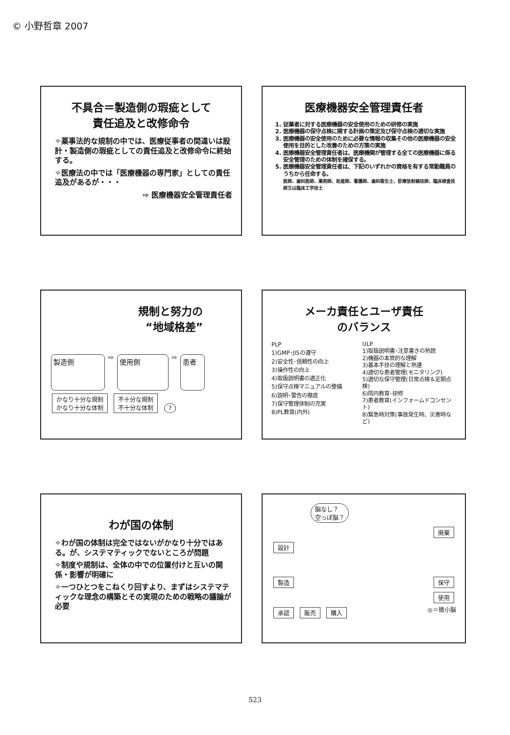© 小野哲章 2007
不具合＝製造側の瑕疵として
責任追及と改修命令
✧薬事法的な規制の中では、医療従事者の間違いは設計・製造側の瑕疵としての責任追及と改修命令に終始する。
✧医療法の中では「医療機器の専門家」としての責任追及があるが・・・
⇨ 医療機器安全管理責任者
医療機器安全管理責任者
1. 従業者に対する医療機器の安全使用のための研修の実施
2. 医療機器の保守点検に関する計画の策定及び保守点検の適切な実施
3. 医療機器の安全使用のために必要な情報の収集その他の医療機器の安全使用を目的とした改善のための方策の実施
4. 医療機器安全管理責任者は、医療機関が管理する全ての医療機器に係る安全管理のための体制を確保する。
5. 医療機器安全管理責任者は、下記のいずれかの資格を有する常勤職員のうちから任命する。
医師、歯科医師、薬剤師、助産師、看護師、歯科衛生士、診療放射線技師、臨床検査技師又は臨床工学技士
規制と努力の
“地域格差”
製造側 ⇨ 使用側 ⇨ 患者
かなり十分な規制
かなり十分な体制 不十分な規制
不十分な体制 ?
メーカ責任とユーザ責任
のバランス
PLP
1)GMP･JISの遵守
2)安全性･信頼性の向上
3)操作性の向上
4)取扱説明書の適正化
5)保守点検マニュアルの整備
6)説明･警告の徹底
7)保守管理体制の充実
8)PL教育(内外)
ULP
1)取扱説明書･注意書きの熟読
2)機器の本質的な理解
3)基本手技の理解と熟達
4)適切な患者管理(モニタリング)
5)適切な保守管理(日常点検＆定期点検)
6)院内教育･研修
7)患者教育(インフォームドコンセント)
8)緊急時対策(事故発生時、災害時など)
わが国の体制
✧わが国の体制は完全ではないがかなり十分ではある。が、システマティックでないところが問題
✧制度や規制は、全体の中での位置付けと互いの関係・影響が明確に
✧一つひとつをこねくり回すより、まずはシステマティックな理念の構築とその実現のための戦略の議論が必要
脳なし？
空っぽ脳？
廃棄
設計
製造 保守
使用
承認 販売 購入 ◎＝微小脳
523